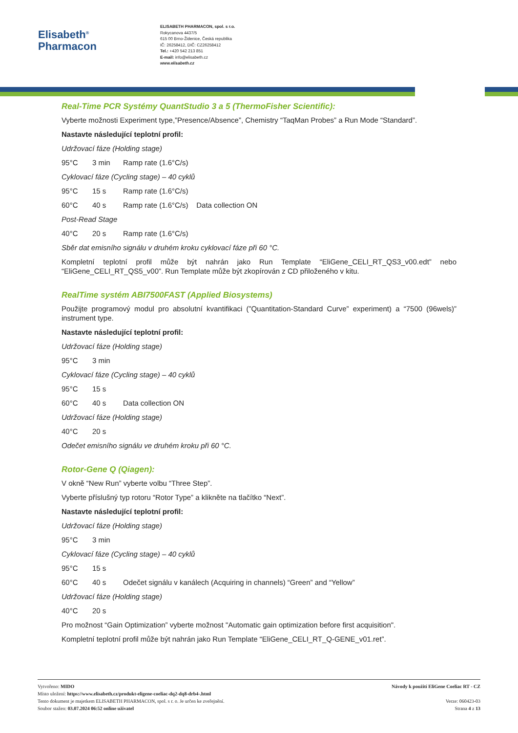Elisabeth<sup>®</sup>
Pharmacon
ELISABETH PHARMACON, spol. s r.o.
Rokycanova 4437/5
615 00 Brno-Židenice, Česká republika
IČ: 26258412, DIČ: CZ26258412
Tel.: +420 542 213 851
E-mail: info@elisabeth.cz
www.elisabeth.cz
Real-Time PCR Systémy QuantStudio 3 a 5 (ThermoFisher Scientific):
Vyberte možnosti Experiment type,”Presence/Absence”, Chemistry “TaqMan Probes” a Run Mode “Standard”.
Nastavte následující teplotní profil:
Udržovací fáze (Holding stage)
95°C 3 min Ramp rate (1.6°C/s)
Cyklovací fáze (Cycling stage) – 40 cyklů
95°C 15 s Ramp rate (1.6°C/s)
60°C 40 s Ramp rate (1.6°C/s) Data collection ON
Post-Read Stage
40°C 20 s Ramp rate (1.6°C/s)
Sběr dat emisního signálu v druhém kroku cyklovací fáze při 60 °C.
Kompletní teplotní profil může být nahrán jako Run Template “EliGene_CELI_RT_QS3_v00.edt” nebo “EliGene_CELI_RT_QS5_v00”. Run Template může být zkopírován z CD přiloženého v kitu.
RealTime systém ABI7500FAST (Applied Biosystems)
Použijte programový modul pro absolutní kvantifikaci (”Quantitation-Standard Curve” experiment) a “7500 (96wels)” instrument type.
Nastavte následující teplotní profil:
Udržovací fáze (Holding stage)
95°C 3 min
Cyklovací fáze (Cycling stage) – 40 cyklů
95°C 15 s
60°C 40 s Data collection ON
Udržovací fáze (Holding stage)
40°C 20 s
Odečet emisního signálu ve druhém kroku při 60 °C.
Rotor-Gene Q (Qiagen):
V okně “New Run” vyberte volbu “Three Step”.
Vyberte příslušný typ rotoru “Rotor Type” a klikněte na tlačítko “Next”.
Nastavte následující teplotní profil:
Udržovací fáze (Holding stage)
95°C 3 min
Cyklovací fáze (Cycling stage) – 40 cyklů
95°C 15 s
60°C 40 s Odečet signálu v kanálech (Acquiring in channels) “Green” and “Yellow”
Udržovací fáze (Holding stage)
40°C 20 s
Pro možnost “Gain Optimization” vyberte možnost "Automatic gain optimization before first acquisition".
Kompletní teplotní profil může být nahrán jako Run Template “EliGene_CELI_RT_Q-GENE_v01.ret”.
Vytvořeno: MIDO
Místo uložení: https://www.elisabeth.cz/produkt-eligene-coeliac-dq2-dq8-drb4-.html
Tento dokument je majetkem ELISABETH PHARMACON, spol. s r. o. Je určen ke zveřejnění.
Soubor stažen: 03.07.2024 06:52 online uživatel
Návody k použití EliGene Coeliac RT - CZ
Verze: 060423-03
Strana 4 z 13